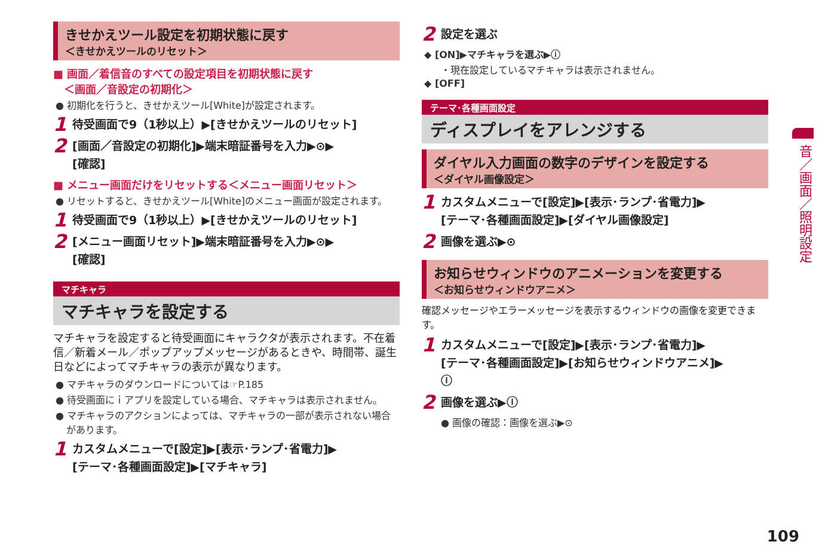きせかえツール設定を初期状態に戻す
＜きせかえツールのリセット＞
■ 画面／着信音のすべての設定項目を初期状態に戻す
　＜画面／音設定の初期化＞
● 初期化を行うと、きせかえツール[White]が設定されます。
1 待受画面で9（1秒以上）▶[きせかえツールのリセット]
2 [画面／音設定の初期化]▶端末暗証番号を入力▶⊙▶
[確認]
■ メニュー画面だけをリセットする＜メニュー画面リセット＞
● リセットすると、きせかえツール[White]のメニュー画面が設定されます。
1 待受画面で9（1秒以上）▶[きせかえツールのリセット]
2 [メニュー画面リセット]▶端末暗証番号を入力▶⊙▶
[確認]
マチキャラ
マチキャラを設定する
マチキャラを設定すると待受画面にキャラクタが表示されます。不在着信／新着メール／ポップアップメッセージがあるときや、時間帯、誕生日などによってマチキャラの表示が異なります。
● マチキャラのダウンロードについては☞P.185
● 待受画面にｉアプリを設定している場合、マチキャラは表示されません。
● マチキャラのアクションによっては、マチキャラの一部が表示されない場合があります。
1 カスタムメニューで[設定]▶[表示･ランプ･省電力]▶
[テーマ･各種画面設定]▶[マチキャラ]
2 設定を選ぶ
◆ [ON]▶マチキャラを選ぶ▶ⓘ
・現在設定しているマチキャラは表示されません。
◆ [OFF]
テーマ･各種画面設定
ディスプレイをアレンジする
ダイヤル入力画面の数字のデザインを設定する
＜ダイヤル画像設定＞
1 カスタムメニューで[設定]▶[表示･ランプ･省電力]▶
[テーマ･各種画面設定]▶[ダイヤル画像設定]
2 画像を選ぶ▶⊙
お知らせウィンドウのアニメーションを変更する
＜お知らせウィンドウアニメ＞
確認メッセージやエラーメッセージを表示するウィンドウの画像を変更できます。
1 カスタムメニューで[設定]▶[表示･ランプ･省電力]▶
[テーマ･各種画面設定]▶[お知らせウィンドウアニメ]▶
ⓘ
2 画像を選ぶ▶ⓘ
● 画像の確認：画像を選ぶ▶⊙
音／画面／照明設定
109